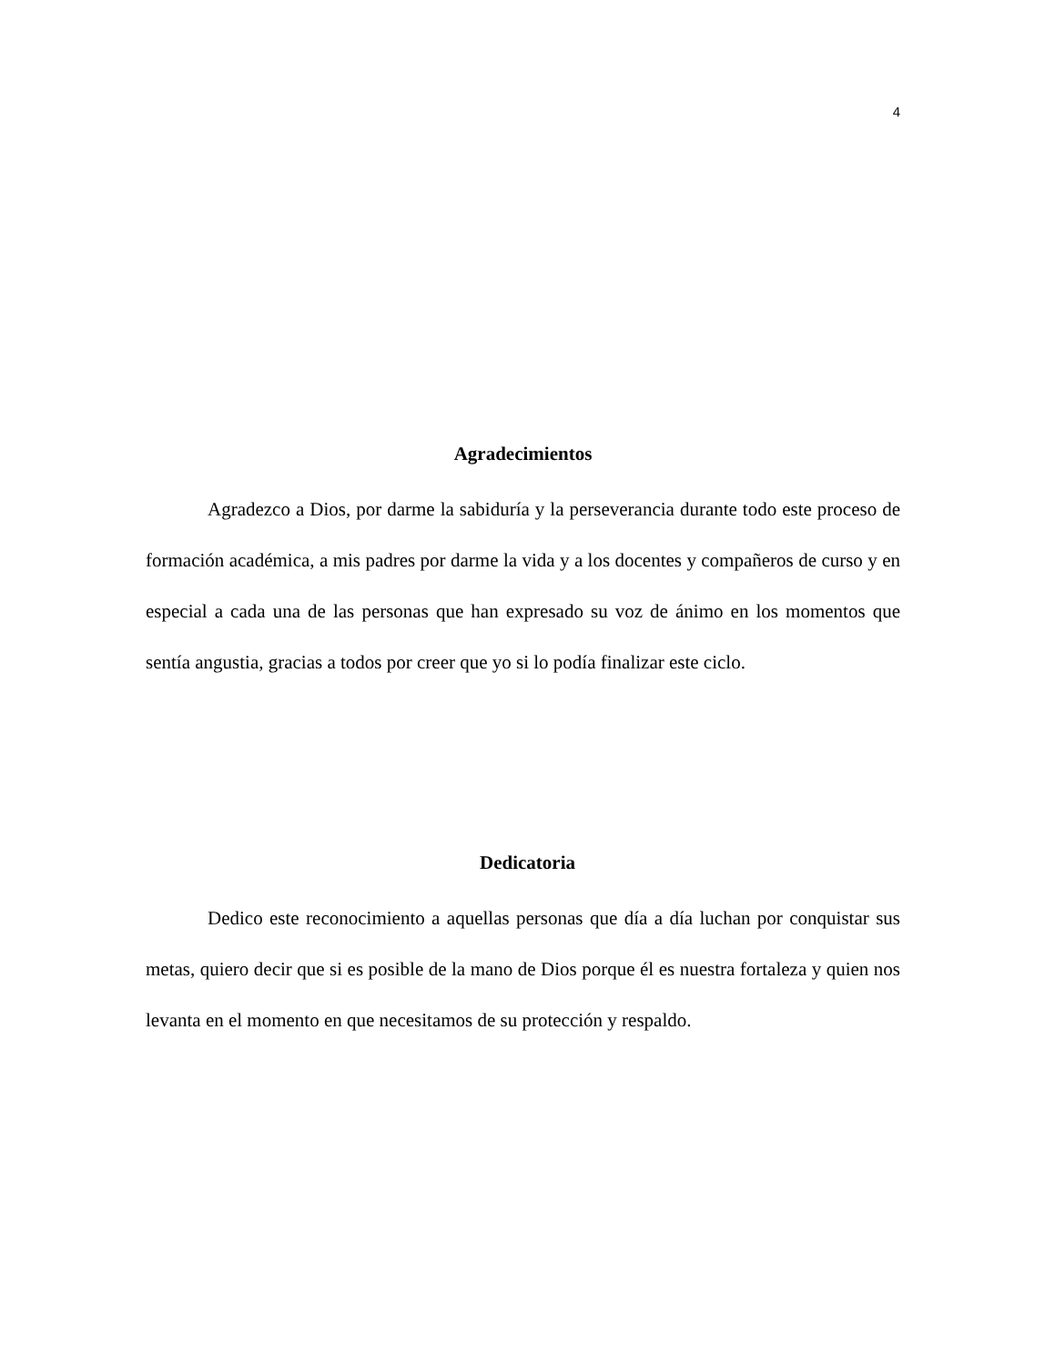4
Agradecimientos
Agradezco a Dios, por darme la sabiduría y la perseverancia durante todo este proceso de formación académica, a mis padres por darme la vida y a los docentes y compañeros de curso y en especial a cada una de las personas que han expresado su voz de ánimo en los momentos que sentía angustia, gracias a todos por creer que yo si lo podía finalizar este ciclo.
Dedicatoria
Dedico este reconocimiento a aquellas personas que día a día luchan por conquistar sus metas, quiero decir que si es posible de la mano de Dios porque él es nuestra fortaleza y quien nos levanta en el momento en que necesitamos de su protección y respaldo.